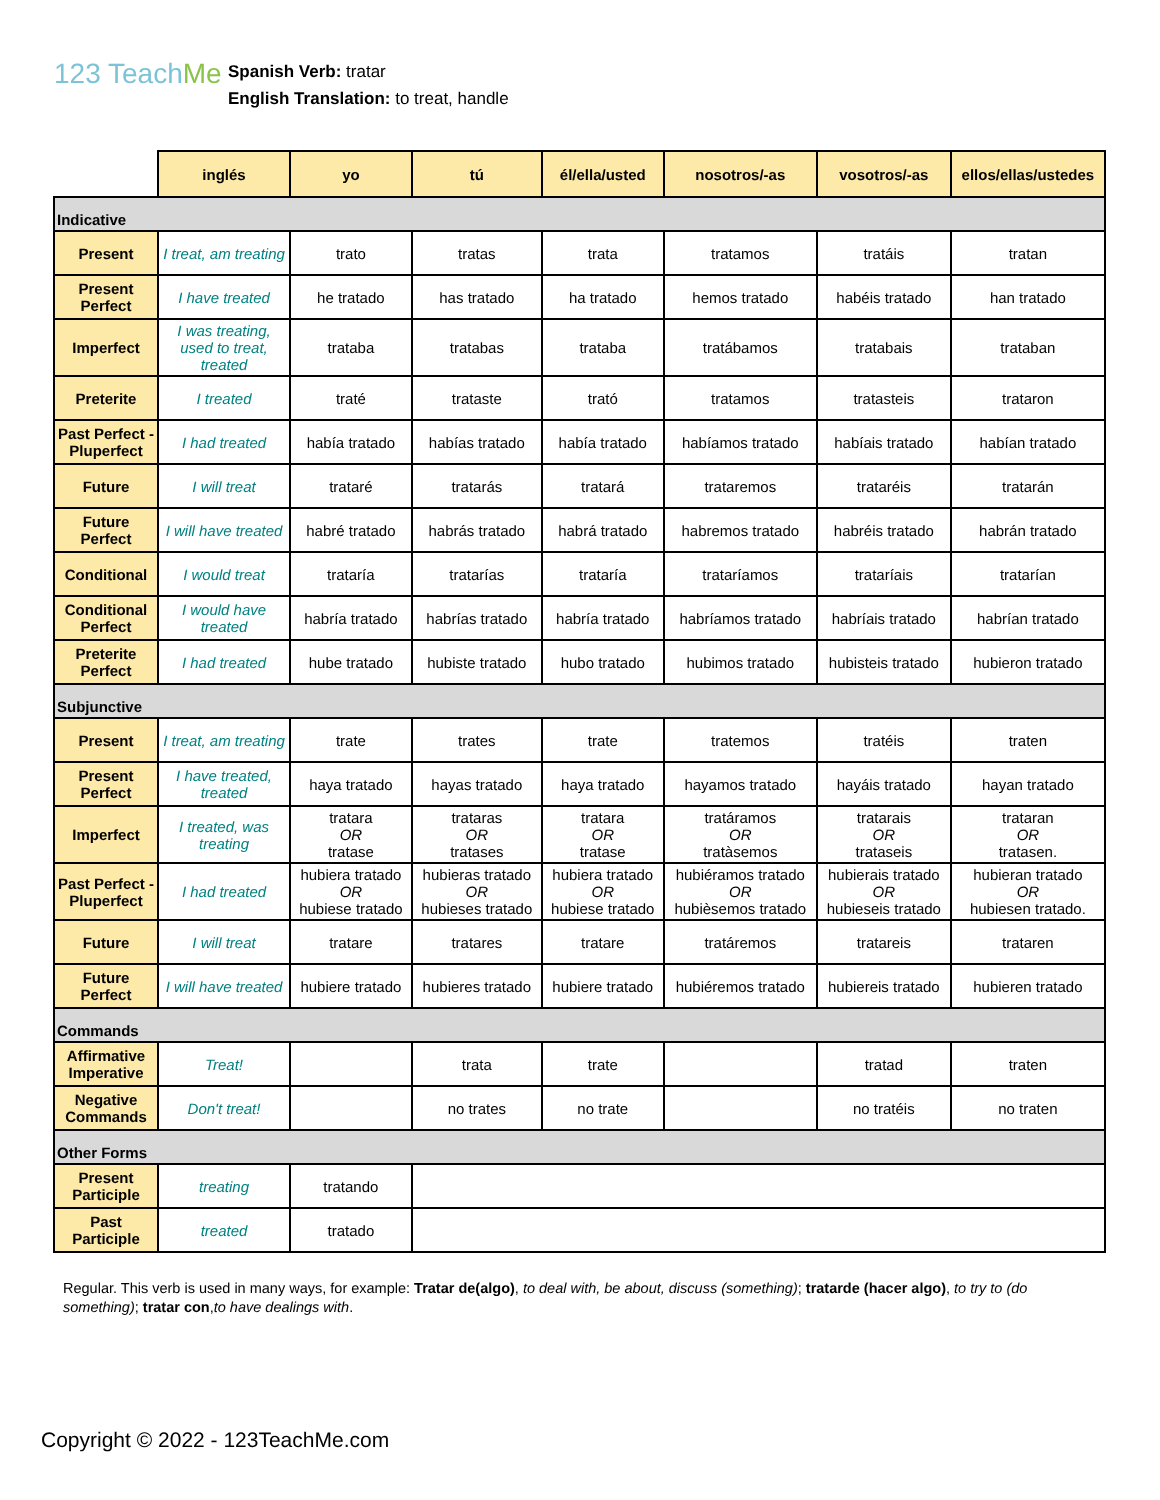123 TeachMe
Spanish Verb: tratar
English Translation: to treat, handle
| | inglés | yo | tú | él/ella/usted | nosotros/-as | vosotros/-as | ellos/ellas/ustedes |
| --- | --- | --- | --- | --- | --- | --- | --- |
| Indicative | | | | | | | |
| Present | I treat, am treating | trato | tratas | trata | tratamos | tratáis | tratan |
| Present Perfect | I have treated | he tratado | has tratado | ha tratado | hemos tratado | habéis tratado | han tratado |
| Imperfect | I was treating, used to treat, treated | trataba | tratabas | trataba | tratábamos | tratabais | trataban |
| Preterite | I treated | traté | trataste | trató | tratamos | tratasteis | trataron |
| Past Perfect - Pluperfect | I had treated | había tratado | habías tratado | había tratado | habíamos tratado | habíais tratado | habían tratado |
| Future | I will treat | trataré | tratarás | tratará | trataremos | trataréis | tratarán |
| Future Perfect | I will have treated | habré tratado | habrás tratado | habrá tratado | habremos tratado | habréis tratado | habrán tratado |
| Conditional | I would treat | trataría | tratarías | trataría | trataríamos | trataríais | tratarían |
| Conditional Perfect | I would have treated | habría tratado | habrías tratado | habría tratado | habríamos tratado | habríais tratado | habrían tratado |
| Preterite Perfect | I had treated | hube tratado | hubiste tratado | hubo tratado | hubimos tratado | hubisteis tratado | hubieron tratado |
| Subjunctive | | | | | | | |
| Present | I treat, am treating | trate | trates | trate | tratemos | tratéis | traten |
| Present Perfect | I have treated, treated | haya tratado | hayas tratado | haya tratado | hayamos tratado | hayáis tratado | hayan tratado |
| Imperfect | I treated, was treating | tratara OR tratase | trataras OR tratases | tratara OR tratase | tratáramos OR tratàsemos | tratarais OR trataseis | trataran OR tratasen. |
| Past Perfect - Pluperfect | I had treated | hubiera tratado OR hubiese tratado | hubieras tratado OR hubieses tratado | hubiera tratado OR hubiese tratado | hubiéramos tratado OR hubièsemos tratado | hubierais tratado OR hubieseis tratado | hubieran tratado OR hubiesen tratado. |
| Future | I will treat | tratare | tratares | tratare | tratáremos | tratareis | trataren |
| Future Perfect | I will have treated | hubiere tratado | hubieres tratado | hubiere tratado | hubiéremos tratado | hubiereis tratado | hubieren tratado |
| Commands | | | | | | | |
| Affirmative Imperative | Treat! | | trata | trate | | tratad | traten |
| Negative Commands | Don't treat! | | no trates | no trate | | no tratéis | no traten |
| Other Forms | | | | | | | |
| Present Participle | treating | tratando | | | | | |
| Past Participle | treated | tratado | | | | | |
Regular. This verb is used in many ways, for example: Tratar de(algo), to deal with, be about, discuss (something); tratarde (hacer algo), to try to (do something); tratar con,to have dealings with.
Copyright © 2022 - 123TeachMe.com